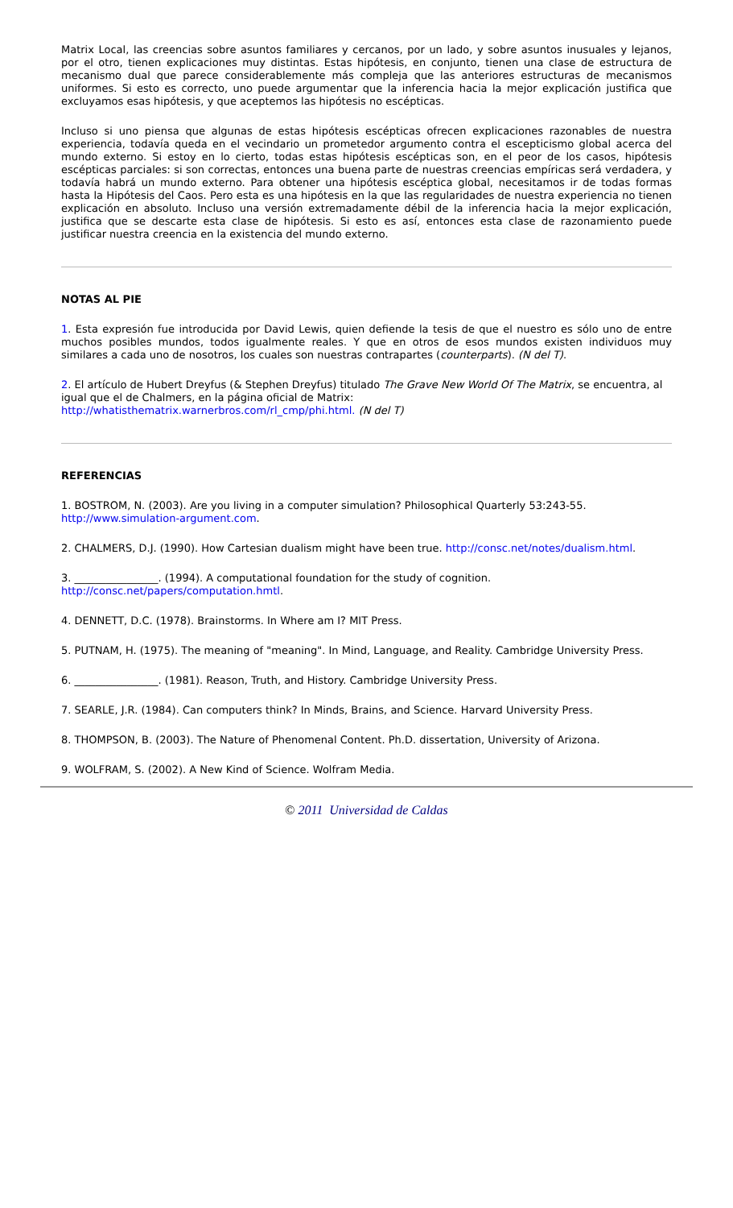Matrix Local, las creencias sobre asuntos familiares y cercanos, por un lado, y sobre asuntos inusuales y lejanos, por el otro, tienen explicaciones muy distintas. Estas hipótesis, en conjunto, tienen una clase de estructura de mecanismo dual que parece considerablemente más compleja que las anteriores estructuras de mecanismos uniformes. Si esto es correcto, uno puede argumentar que la inferencia hacia la mejor explicación justifica que excluyamos esas hipótesis, y que aceptemos las hipótesis no escépticas.
Incluso si uno piensa que algunas de estas hipótesis escépticas ofrecen explicaciones razonables de nuestra experiencia, todavía queda en el vecindario un prometedor argumento contra el escepticismo global acerca del mundo externo. Si estoy en lo cierto, todas estas hipótesis escépticas son, en el peor de los casos, hipótesis escépticas parciales: si son correctas, entonces una buena parte de nuestras creencias empíricas será verdadera, y todavía habrá un mundo externo. Para obtener una hipótesis escéptica global, necesitamos ir de todas formas hasta la Hipótesis del Caos. Pero esta es una hipótesis en la que las regularidades de nuestra experiencia no tienen explicación en absoluto. Incluso una versión extremadamente débil de la inferencia hacia la mejor explicación, justifica que se descarte esta clase de hipótesis. Si esto es así, entonces esta clase de razonamiento puede justificar nuestra creencia en la existencia del mundo externo.
NOTAS AL PIE
1. Esta expresión fue introducida por David Lewis, quien defiende la tesis de que el nuestro es sólo uno de entre muchos posibles mundos, todos igualmente reales. Y que en otros de esos mundos existen individuos muy similares a cada uno de nosotros, los cuales son nuestras contrapartes (counterparts). (N del T).
2. El artículo de Hubert Dreyfus (& Stephen Dreyfus) titulado The Grave New World Of The Matrix, se encuentra, al igual que el de Chalmers, en la página oficial de Matrix:
http://whatisthematrix.warnerbros.com/rl_cmp/phi.html. (N del T)
REFERENCIAS
1. BOSTROM, N. (2003). Are you living in a computer simulation? Philosophical Quarterly 53:243-55.
http://www.simulation-argument.com.
2. CHALMERS, D.J. (1990). How Cartesian dualism might have been true. http://consc.net/notes/dualism.html.
3. ________________. (1994). A computational foundation for the study of cognition.
http://consc.net/papers/computation.hmtl.
4. DENNETT, D.C. (1978). Brainstorms. In Where am I? MIT Press.
5. PUTNAM, H. (1975). The meaning of "meaning". In Mind, Language, and Reality. Cambridge University Press.
6. ________________. (1981). Reason, Truth, and History. Cambridge University Press.
7. SEARLE, J.R. (1984). Can computers think? In Minds, Brains, and Science. Harvard University Press.
8. THOMPSON, B. (2003). The Nature of Phenomenal Content. Ph.D. dissertation, University of Arizona.
9. WOLFRAM, S. (2002). A New Kind of Science. Wolfram Media.
© 2011 Universidad de Caldas